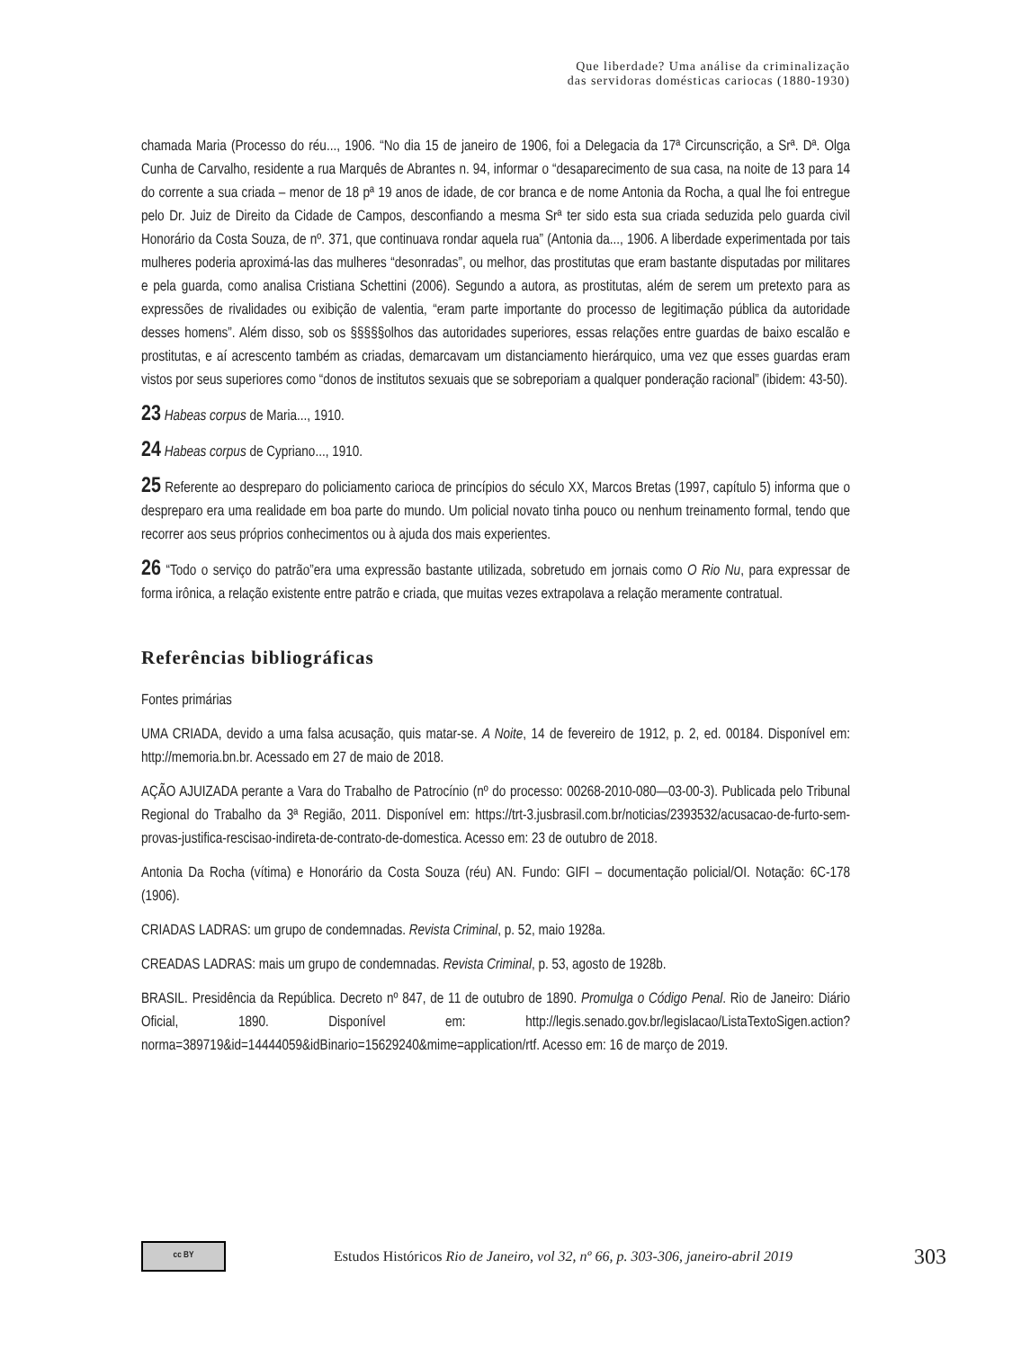Que liberdade? Uma análise da criminalização
das servidoras domésticas cariocas (1880-1930)
chamada Maria (Processo do réu..., 1906. “No dia 15 de janeiro de 1906, foi a Delegacia da 17ª Circunscrição, a Srª. Dª. Olga Cunha de Carvalho, residente a rua Marquês de Abrantes n. 94, informar o “desaparecimento de sua casa, na noite de 13 para 14 do corrente a sua criada – menor de 18 pª 19 anos de idade, de cor branca e de nome Antonia da Rocha, a qual lhe foi entregue pelo Dr. Juiz de Direito da Cidade de Campos, desconfiando a mesma Srª ter sido esta sua criada seduzida pelo guarda civil Honorário da Costa Souza, de nº. 371, que continuava rondar aquela rua” (Antonia da..., 1906. A liberdade experimentada por tais mulheres poderia aproximá-las das mulheres “desonradas”, ou melhor, das prostitutas que eram bastante disputadas por militares e pela guarda, como analisa Cristiana Schettini (2006). Segundo a autora, as prostitutas, além de serem um pretexto para as expressões de rivalidades ou exibição de valentia, “eram parte importante do processo de legitimação pública da autoridade desses homens”. Além disso, sob os §§§§§olhos das autoridades superiores, essas relações entre guardas de baixo escalão e prostitutas, e aí acrescento também as criadas, demarcavam um distanciamento hierárquico, uma vez que esses guardas eram vistos por seus superiores como “donos de institutos sexuais que se sobreporiam a qualquer ponderação racional” (ibidem: 43-50).
23 Habeas corpus de Maria..., 1910.
24 Habeas corpus de Cypriano..., 1910.
25 Referente ao despreparo do policiamento carioca de princípios do século XX, Marcos Bretas (1997, capítulo 5) informa que o despreparo era uma realidade em boa parte do mundo. Um policial novato tinha pouco ou nenhum treinamento formal, tendo que recorrer aos seus próprios conhecimentos ou à ajuda dos mais experientes.
26 “Todo o serviço do patrão”era uma expressão bastante utilizada, sobretudo em jornais como O Rio Nu, para expressar de forma irônica, a relação existente entre patrão e criada, que muitas vezes extrapolava a relação meramente contratual.
Referências bibliográficas
Fontes primárias
UMA CRIADA, devido a uma falsa acusação, quis matar-se. A Noite, 14 de fevereiro de 1912, p. 2, ed. 00184. Disponível em: http://memoria.bn.br. Acessado em 27 de maio de 2018.
AÇÃO AJUIZADA perante a Vara do Trabalho de Patrocínio (nº do processo: 00268-2010-080—03-00-3). Publicada pelo Tribunal Regional do Trabalho da 3ª Região, 2011. Disponível em: https://trt-3.jusbrasil.com.br/noticias/2393532/acusacao-de-furto-sem-provas-justifica-rescisao-indireta-de-contrato-de-domestica. Acesso em: 23 de outubro de 2018.
Antonia Da Rocha (vítima) e Honorário da Costa Souza (réu) AN. Fundo: GIFI – documentação policial/OI. Notação: 6C-178 (1906).
CRIADAS LADRAS: um grupo de condemnadas. Revista Criminal, p. 52, maio 1928a.
CREADAS LADRAS: mais um grupo de condemnadas. Revista Criminal, p. 53, agosto de 1928b.
BRASIL. Presidência da República. Decreto nº 847, de 11 de outubro de 1890. Promulga o Código Penal. Rio de Janeiro: Diário Oficial, 1890. Disponível em: http://legis.senado.gov.br/legislacao/ListaTextoSigen.action?norma=389719&id=14444059&idBinario=15629240&mime=application/rtf. Acesso em: 16 de março de 2019.
cc BY
Estudos Históricos Rio de Janeiro, vol 32, nº 66, p. 303-306, janeiro-abril 2019
303